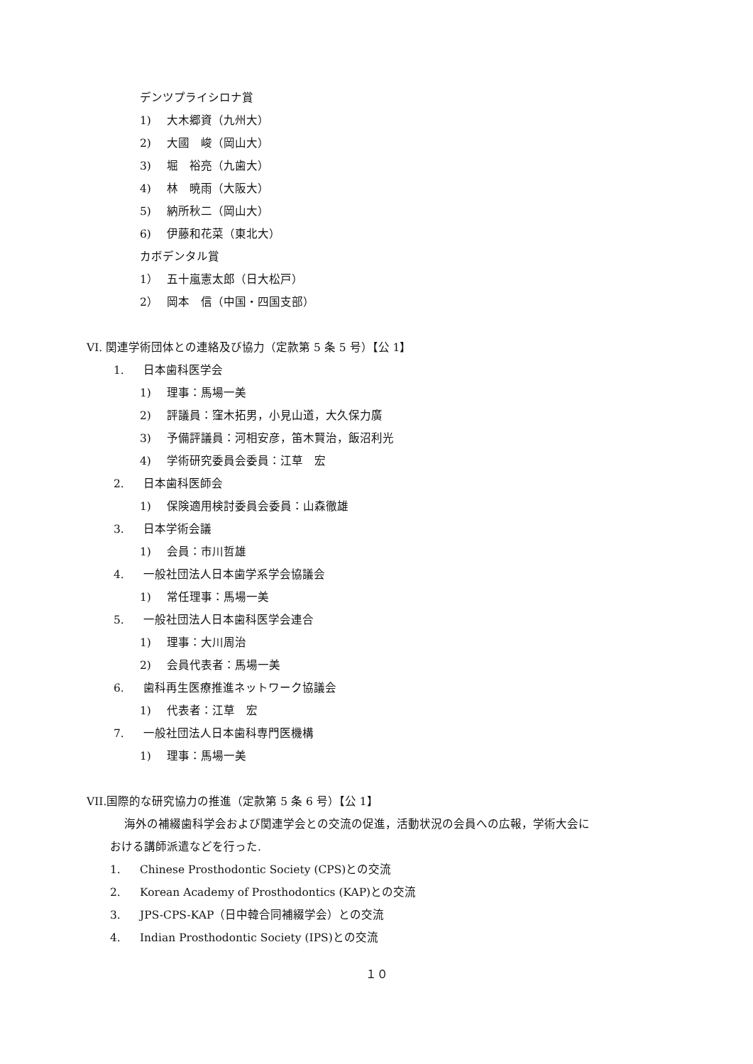デンツプライシロナ賞
1) 大木郷資（九州大）
2) 大國　峻（岡山大）
3) 堀　裕亮（九歯大）
4) 林　暁雨（大阪大）
5) 納所秋二（岡山大）
6) 伊藤和花菜（東北大）
カボデンタル賞
1） 五十嵐憲太郎（日大松戸）
2） 岡本　信（中国・四国支部）
VI. 関連学術団体との連絡及び協力（定款第 5 条 5 号）【公 1】
1. 日本歯科医学会
1) 理事：馬場一美
2) 評議員：窪木拓男，小見山道，大久保力廣
3) 予備評議員：河相安彦，笛木賢治，飯沼利光
4) 学術研究委員会委員：江草　宏
2. 日本歯科医師会
1) 保険適用検討委員会委員：山森徹雄
3. 日本学術会議
1) 会員：市川哲雄
4. 一般社団法人日本歯学系学会協議会
1) 常任理事：馬場一美
5. 一般社団法人日本歯科医学会連合
1) 理事：大川周治
2) 会員代表者：馬場一美
6. 歯科再生医療推進ネットワーク協議会
1) 代表者：江草　宏
7. 一般社団法人日本歯科専門医機構
1) 理事：馬場一美
VII.国際的な研究協力の推進（定款第 5 条 6 号）【公 1】
海外の補綴歯科学会および関連学会との交流の促進，活動状況の会員への広報，学術大会に
おける講師派遣などを行った.
1. Chinese Prosthodontic Society (CPS)との交流
2. Korean Academy of Prosthodontics (KAP)との交流
3. JPS-CPS-KAP（日中韓合同補綴学会）との交流
4. Indian Prosthodontic Society (IPS)との交流
１０